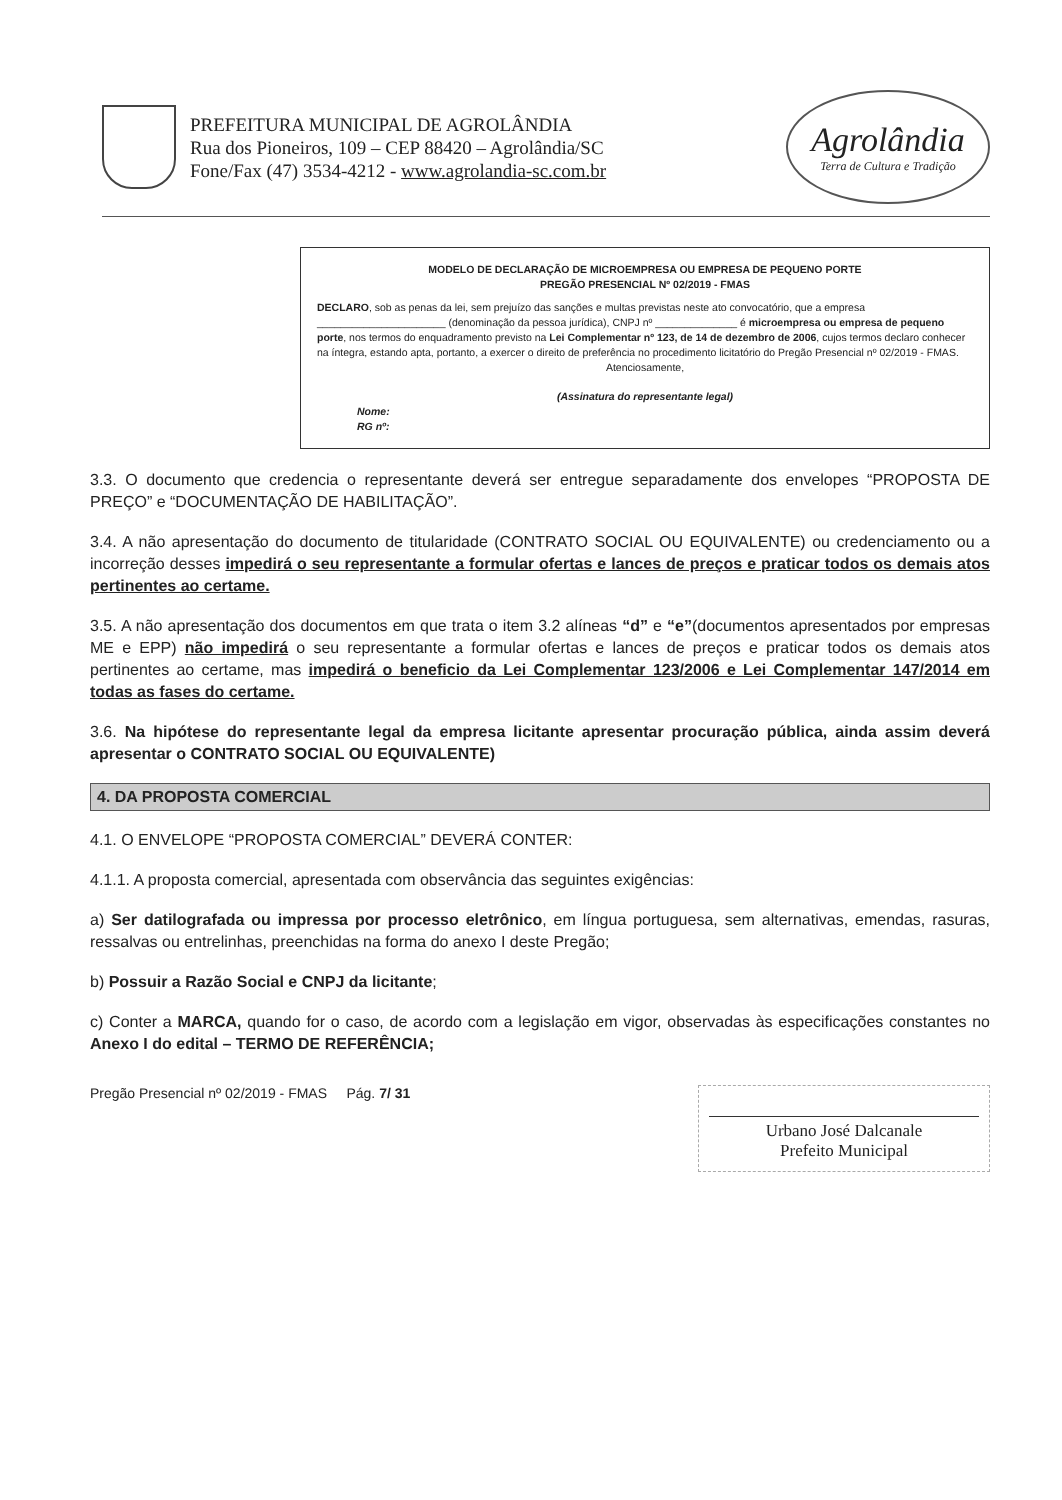PREFEITURA MUNICIPAL DE AGROLÂNDIA
Rua dos Pioneiros, 109 – CEP 88420 – Agrolândia/SC
Fone/Fax (47) 3534-4212 - www.agrolandia-sc.com.br
Agrolândia
Terra de Cultura e Tradição
MODELO DE DECLARAÇÃO DE MICROEMPRESA OU EMPRESA DE PEQUENO PORTE
PREGÃO PRESENCIAL Nº 02/2019 - FMAS
DECLARO, sob as penas da lei, sem prejuízo das sanções e multas previstas neste ato convocatório, que a empresa ______________________ (denominação da pessoa jurídica), CNPJ nº ______________ é microempresa ou empresa de pequeno porte, nos termos do enquadramento previsto na Lei Complementar nº 123, de 14 de dezembro de 2006, cujos termos declaro conhecer na íntegra, estando apta, portanto, a exercer o direito de preferência no procedimento licitatório do Pregão Presencial nº 02/2019 - FMAS.
Atenciosamente,
(Assinatura do representante legal)
Nome:
RG nº:
3.3. O documento que credencia o representante deverá ser entregue separadamente dos envelopes “PROPOSTA DE PREÇO” e “DOCUMENTAÇÃO DE HABILITAÇÃO”.
3.4. A não apresentação do documento de titularidade (CONTRATO SOCIAL OU EQUIVALENTE) ou credenciamento ou a incorreção desses impedirá o seu representante a formular ofertas e lances de preços e praticar todos os demais atos pertinentes ao certame.
3.5. A não apresentação dos documentos em que trata o item 3.2 alíneas “d” e “e”(documentos apresentados por empresas ME e EPP) não impedirá o seu representante a formular ofertas e lances de preços e praticar todos os demais atos pertinentes ao certame, mas impedirá o beneficio da Lei Complementar 123/2006 e Lei Complementar 147/2014 em todas as fases do certame.
3.6. Na hipótese do representante legal da empresa licitante apresentar procuração pública, ainda assim deverá apresentar o CONTRATO SOCIAL OU EQUIVALENTE)
4. DA PROPOSTA COMERCIAL
4.1. O ENVELOPE “PROPOSTA COMERCIAL” DEVERÁ CONTER:
4.1.1. A proposta comercial, apresentada com observância das seguintes exigências:
a) Ser datilografada ou impressa por processo eletrônico, em língua portuguesa, sem alternativas, emendas, rasuras, ressalvas ou entrelinhas, preenchidas na forma do anexo I deste Pregão;
b) Possuir a Razão Social e CNPJ da licitante;
c) Conter a MARCA, quando for o caso, de acordo com a legislação em vigor, observadas às especificações constantes no Anexo I do edital – TERMO DE REFERÊNCIA;
Pregão Presencial nº 02/2019 - FMAS Pág. 7/ 31
Urbano José Dalcanale
Prefeito Municipal